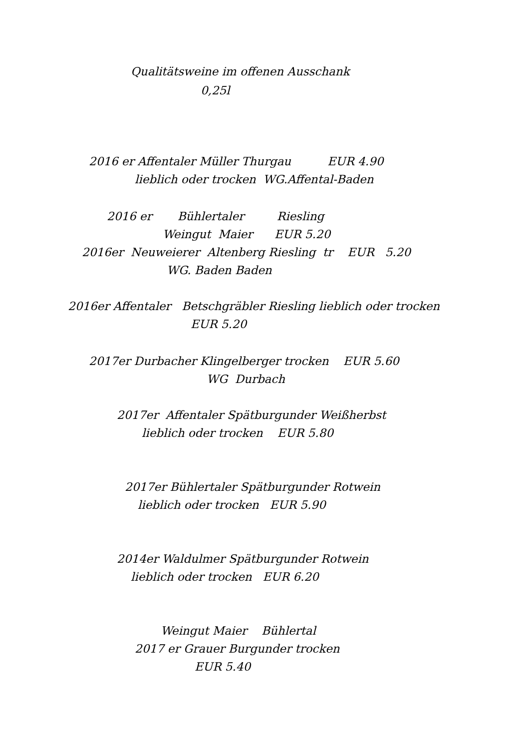Qualitätsweine im offenen Ausschank
0,25l
2016 er Affentaler Müller Thurgau EUR 4.90
lieblich oder trocken WG.Affental-Baden
2016 er Bühlertaler Riesling
Weingut Maier EUR 5.20
2016er Neuweierer Altenberg Riesling tr EUR 5.20
WG. Baden Baden
2016er Affentaler Betschgräbler Riesling lieblich oder trocken
EUR 5.20
2017er Durbacher Klingelberger trocken EUR 5.60
WG Durbach
2017er Affentaler Spätburgunder Weißherbst
lieblich oder trocken EUR 5.80
2017er Bühlertaler Spätburgunder Rotwein
lieblich oder trocken EUR 5.90
2014er Waldulmer Spätburgunder Rotwein
lieblich oder trocken EUR 6.20
Weingut Maier Bühlertal
2017 er Grauer Burgunder trocken
EUR 5.40